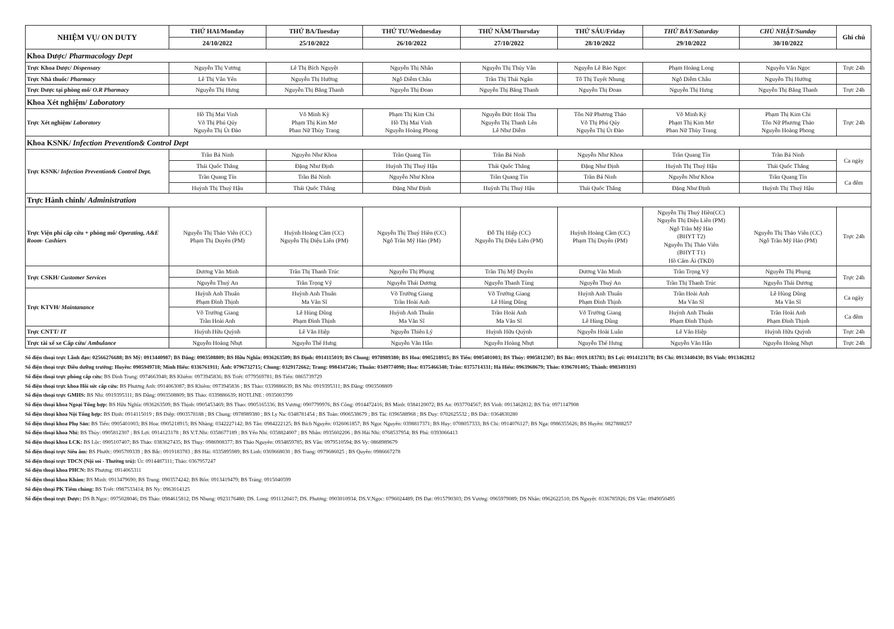| NHIỆM VỤ/ ON DUTY | THỨ HAI/Monday | THỨ BA/Tuesday | THỨ TƯ/Wednesday | THỨ NĂM/Thursday | THỨ SÁU/Friday | THỨ BẢY/Saturday | CHỦ NHẬT/Sunday | Ghi chú |
| --- | --- | --- | --- | --- | --- | --- | --- | --- |
| | 24/10/2022 | 25/10/2022 | 26/10/2022 | 27/10/2022 | 28/10/2022 | 29/10/2022 | 30/10/2022 | |
| Khoa Dược/ Pharmacology Dept | | | | | | | | |
| Trực Khoa Dược/ Dispensary | Nguyễn Thị Vương | Lê Thị Bích Nguyệt | Nguyễn Thị Nhân | Nguyễn Thị Thúy Vân | Nguyễn Lê Bảo Ngọc | Phạm Hoàng Long | Nguyễn Văn Ngọc | Trực 24h |
| Trực Nhà thuốc/ Pharmacy | Lê Thị Vân Yến | Nguyễn Thị Hường | Ngô Diễm Châu | Trần Thị Thái Ngân | Tô Thị Tuyết Nhung | Ngô Diễm Châu | Nguyễn Thị Hường | |
| Trực Dược tại phòng mổ/ O.R Pharmacy | Nguyễn Thị Hưng | Nguyễn Thị Băng Thanh | Nguyễn Thị Đoan | Nguyễn Thị Băng Thanh | Nguyễn Thị Đoan | Nguyễn Thị Hưng | Nguyễn Thị Băng Thanh | Trực 24h |
| Khoa Xét nghiệm/ Laboratory | | | | | | | | |
| Trực Xét nghiệm/ Laboratory | Hồ Thị Mai Vinh Võ Thị Phú Qúy Nguyễn Thị Út Đào | Võ Minh Kỳ Phạm Thị Kim Mơ Phan Nữ Thùy Trang | Phạm Thị Kim Chi Hồ Thị Mai Vinh Nguyễn Hoàng Phong | Nguyễn Đức Hoài Thu Nguyễn Thị Thanh Lên Lê Như Diễm | Tôn Nữ Phương Thảo Võ Thị Phú Qúy Nguyễn Thị Út Đào | Võ Minh Kỳ Phạm Thị Kim Mơ Phan Nữ Thùy Trang | Phạm Thị Kim Chi Tôn Nữ Phương Thảo Nguyễn Hoàng Phong | Trực 24h |
| Khoa KSNK/ Infection Prevention& Control Dept | | | | | | | | |
| Trực KSNK/ Infection Prevention& Control Dept. | Trần Bá Ninh | Nguyễn Như Khoa | Trần Quang Tín | Trần Bá Ninh | Nguyễn Như Khoa | Trần Quang Tín | Trần Bá Ninh | Ca ngày |
| | Thái Quốc Thắng | Đặng Như Định | Huỳnh Thị Thuý Hậu | Thái Quốc Thắng | Đặng Như Định | Huỳnh Thị Thuý Hậu | Thái Quốc Thắng | |
| | Trần Quang Tín | Trần Bá Ninh | Nguyễn Như Khoa | Trần Quang Tín | Trần Bá Ninh | Nguyễn Như Khoa | Trần Quang Tín | Ca đêm |
| | Huỳnh Thị Thuý Hậu | Thái Quốc Thắng | Đặng Như Định | Huỳnh Thị Thuý Hậu | Thái Quốc Thắng | Đặng Như Định | Huỳnh Thị Thuý Hậu | |
| Trực Hành chính/ Administration | | | | | | | | |
| Trực Viện phí cấp cứu + phòng mổ/ Operating, A&E Room- Cashiers | Nguyễn Thị Thảo Viên (CC) Phạm Thị Duyên (PM) | Huỳnh Hoàng Cầm (CC) Nguyễn Thị Diệu Liên (PM) | Nguyễn Thị Thuý Hiền (CC) Ngô Trần Mỹ Hảo (PM) | Đỗ Thị Hiệp (CC) Nguyễn Thị Diệu Liên (PM) | Huỳnh Hoàng Cầm (CC) Phạm Thị Duyên (PM) | Nguyễn Thị Thuý Hiền(CC) Nguyễn Thị Diệu Liên (PM) Ngô Trần Mỹ Hảo (BHYT T2) Nguyễn Thị Thảo Viên (BHYT T1) Hồ Cẩm Ái (TKD) | Nguyễn Thị Thảo Viên (CC) Ngô Trần Mỹ Hảo (PM) | Trực 24h |
| Trực CSKH/ Customer Services | Dương Văn Minh | Trần Thị Thanh Trúc | Nguyễn Thị Phụng | Trần Thị Mỹ Duyên | Dương Văn Minh | Trần Trọng Vỹ | Nguyễn Thị Phụng | Trực 24h |
| | Nguyễn Thuý An | Trần Trọng Vỹ | Nguyễn Thái Dương | Nguyễn Thanh Tùng | Nguyễn Thuý An | Trần Thị Thanh Trúc | Nguyễn Thái Dương | |
| Trực KTVH/ Maintanance | Huỳnh Anh Thuấn Phạm Đình Thịnh | Huỳnh Anh Thuấn Ma Văn Sĩ | Võ Trường Giang Trần Hoài Anh | Võ Trường Giang Lê Hùng Dũng | Huỳnh Anh Thuấn Phạm Đình Thịnh | Trần Hoài Anh Ma Văn Sĩ | Lê Hùng Dũng Ma Văn Sĩ | Ca ngày |
| | Võ Trường Giang Trần Hoài Anh | Lê Hùng Dũng Phạm Đình Thịnh | Huỳnh Anh Thuấn Ma Văn Sĩ | Trần Hoài Anh Ma Văn Sĩ | Võ Trường Giang Lê Hùng Dũng | Huỳnh Anh Thuấn Phạm Đình Thịnh | Trần Hoài Anh Phạm Đình Thịnh | Ca đêm |
| Trực CNTT/ IT | Huỳnh Hữu Quỳnh | Lê Văn Hiệp | Nguyễn Thiên Lý | Huỳnh Hữu Quỳnh | Nguyễn Hoài Luân | Lê Văn Hiệp | Huỳnh Hữu Quỳnh | Trực 24h |
| Trực tài xế xe Cấp cứu/ Ambulance | Nguyễn Hoàng Nhựt | Nguyễn Thế Hưng | Nguyễn Văn Hân | Nguyễn Hoàng Nhựt | Nguyễn Thế Hưng | Nguyễn Văn Hân | Nguyễn Hoàng Nhựt | Trực 24h |
Số điện thoại trực Lãnh đạo: 02566276688; BS Mỹ: 0913440987; BS Đăng: 0903508809; BS Hữu Nghĩa: 0936263509; BS Định: 0914115019; BS Chung: 0978989380; BS Hoa: 0905218915; BS Tiến: 0905401003; BS Thủy: 0905812307; BS Bắc: 0919.183783; BS Lợi: 0914123178; BS Chí: 0913440430; BS Vinh: 0913462812
Số điện thoại trực Điều dưỡng trưởng: Huyền: 0905949718; Minh Hiếu: 0336761911; Ánh: 0796732715; Chung: 0329172662; Trang: 0984347246; Thuấn: 0349774098; Hoa: 0375466348; Trân: 0375714331; Hà Hiếu: 0963968679; Thảo: 0396701405; Thành: 0983493193
Số điện thoại trực phòng cấp cứu: BS Đình Trung: 0974663948; BS Khiêm: 0973945836; BS Triết: 0779569781; BS Tiến: 0865739729
Số điện thoại trực khoa Hồi sức cấp cứu: BS Phương Anh: 0914063087; BS Khiêm: 0973945836 ; BS Thảo: 0339886639; BS Nhi: 0919395311; BS Đăng: 0903508809
Số điện thoại trực GMHS: BS Nhi: 0919395311; BS Đăng: 0903508809; BS Thảo: 0339886639; HOTLINE : 0935003799
Số điện thoại khoa Ngoại Tổng hợp: BS Hữu Nghĩa: 0936263509; BS Thịnh: 0905453469; BS Thao: 0905165336; BS Vương: 0907799976; BS Công: 0914472416; BS Minh: 0384120072; BS An: 0937704567; BS Vinh: 0913462812; BS Trà: 0971147908
Số điện thoại khoa Nội Tổng hợp: BS Định: 0914115019 ; BS Điệp: 0903578188 ; BS Chung: 0978989380 ; BS Ly Na: 0348781454 ; BS Toàn: 0906538679 ; BS Tài: 0396588968 ; BS Duy: 0702625532 ; BS Đức: 0364830280
Số điện thoại khoa Phụ Sản: BS Tiến: 0905401003; BS Hoa: 0905218915; BS Nhàng: 0342227142; BS Tân: 0984222125; BS Bích Nguyên: 0326061857; BS Ngọc Nguyên: 0398817371; BS Huy: 0708057333; BS Chi: 0914076127; BS Nga: 0986355626; BS Huyền: 0827888257
Số điện thoại khoa Nhi: BS Thủy: 0905812307 ; BS Lợi: 0914123178 ; BS V.T.Nhi: 0358677189 ; BS Yến Nhi: 0358824007 ; BS Nhân: 0935602206 ; BS Hải Nhi: 0768537954; BS Phú: 0393066413
Số điện thoại khoa LCK: BS Lộc: 0905107407; BS Thảo: 0383627435; BS Thụy: 0986908377; BS Thảo Nguyên: 0934859785; BS Vân: 0979510594; BS Vy: 0868989679
Số điện thoại trực Siêu âm: BS Phước: 0905709339 ; BS Bắc: 0919183783 ; BS Hải: 0335895989; BS Linh: 0369668030 ; BS Trang: 0979686025 ; BS Quyên: 0986667278
Số điện thoại trực TDCN (Nội soi - Thường trú): Út: 0914487311; Thảo: 0367957247
Số điện thoại khoa PHCN: BS Phượng: 0914065311
Số điện thoại khoa Khám: BS Minh: 0913479690; BS Trung: 0903574242; BS Bốn: 0913419479; BS Tráng: 0915040599
Số điện thoại PK Tiêm chủng: BS Triết: 0987533414; BS Ny: 0963014125
Số điện thoại trực Dược: DS B.Ngọc: 0975028046; DS Thảo: 0984615812; DS Nhung: 0923176480; DS. Long: 0911120417; DS. Phương: 0903010934; DS.V.Ngọc: 0796024489; DS Đạt: 0915790303; DS Vương: 0965979089; DS Nhân: 0962622510; DS Nguyệt: 0336785926; DS Vân: 0949050495